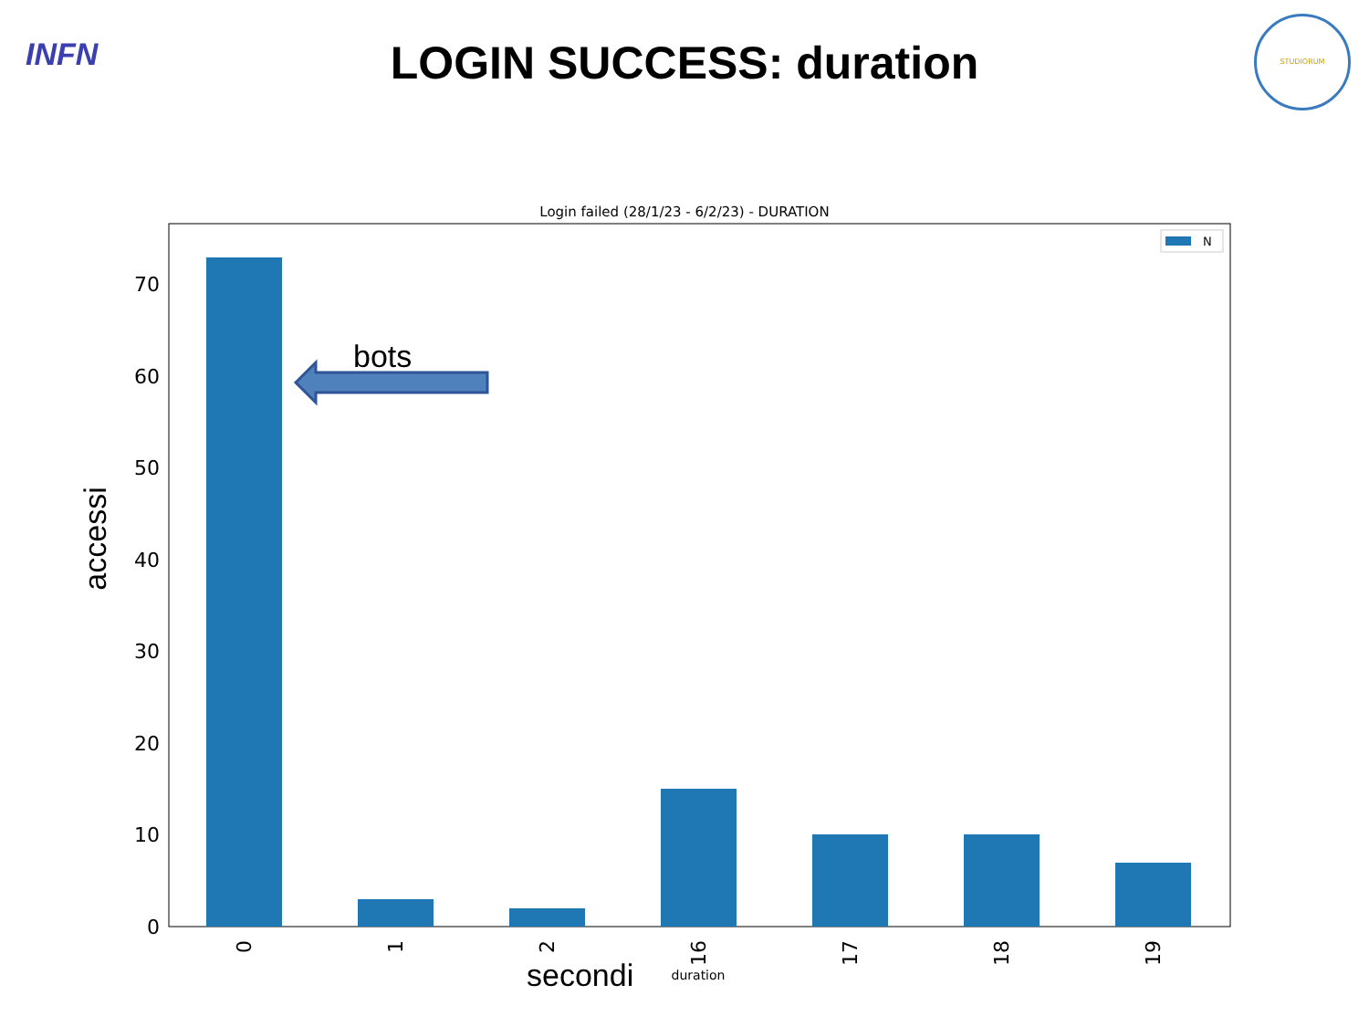INFN
STUDIORUM
LOGIN SUCCESS: duration
Login failed (28/1/23 - 6/2/23) - DURATION
0
10
20
30
40
50
60
70
0
1
2
16
17
18
19
secondi
duration
accessi
N
bots